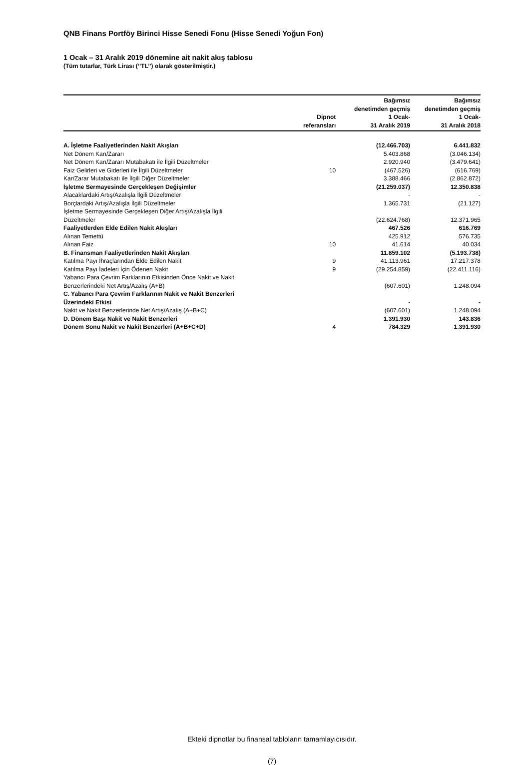QNB Finans Portföy Birinci Hisse Senedi Fonu (Hisse Senedi Yoğun Fon)
1 Ocak – 31 Aralık 2019 dönemine ait nakit akış tablosu
(Tüm tutarlar, Türk Lirası (‘’TL’’) olarak gösterilmiştir.)
| | Dipnot referansları | Bağımsız denetimden geçmiş 1 Ocak- 31 Aralık 2019 | Bağımsız denetimden geçmiş 1 Ocak- 31 Aralık 2018 |
| --- | --- | --- | --- |
| A. İşletme Faaliyetlerinden Nakit Akışları | | (12.466.703) | 6.441.832 |
| Net Dönem Karı/Zararı | | 5.403.868 | (3.046.134) |
| Net Dönem Karı/Zararı Mutabakatı ile İlgili Düzeltmeler | | 2.920.940 | (3.479.641) |
| Faiz Gelirleri ve Giderleri ile İlgili Düzeltmeler | 10 | (467.526) | (616.769) |
| Kar/Zarar Mutabakatı ile İlgili Diğer Düzeltmeler | | 3.388.466 | (2.862.872) |
| İşletme Sermayesinde Gerçekleşen Değişimler | | (21.259.037) | 12.350.838 |
| Alacaklardaki Artış/Azalışla İlgili Düzeltmeler | | - | - |
| Borçlardaki Artış/Azalışla İlgili Düzeltmeler | | 1.365.731 | (21.127) |
| İşletme Sermayesinde Gerçekleşen Diğer Artış/Azalışla İlgili Düzeltmeler | | (22.624.768) | 12.371.965 |
| Faaliyetlerden Elde Edilen Nakit Akışları | | 467.526 | 616.769 |
| Alınan Temettü | | 425.912 | 576.735 |
| Alınan Faiz | 10 | 41.614 | 40.034 |
| B. Finansman Faaliyetlerinden Nakit Akışları | | 11.859.102 | (5.193.738) |
| Katılma Payı İhraçlarından Elde Edilen Nakit | 9 | 41.113.961 | 17.217.378 |
| Katılma Payı İadeleri İçin Ödenen Nakit | 9 | (29.254.859) | (22.411.116) |
| Yabancı Para Çevrim Farklarının Etkisinden Önce Nakit ve Nakit Benzerlerindeki Net Artış/Azalış (A+B) | | (607.601) | 1.248.094 |
| C. Yabancı Para Çevrim Farklarının Nakit ve Nakit Benzerleri Üzerindeki Etkisi | | - | - |
| Nakit ve Nakit Benzerlerinde Net Artış/Azalış (A+B+C) | | (607.601) | 1.248.094 |
| D. Dönem Başı Nakit ve Nakit Benzerleri | | 1.391.930 | 143.836 |
| Dönem Sonu Nakit ve Nakit Benzerleri (A+B+C+D) | 4 | 784.329 | 1.391.930 |
Ekteki dipnotlar bu finansal tabloların tamamlayıcısıdır.
(7)